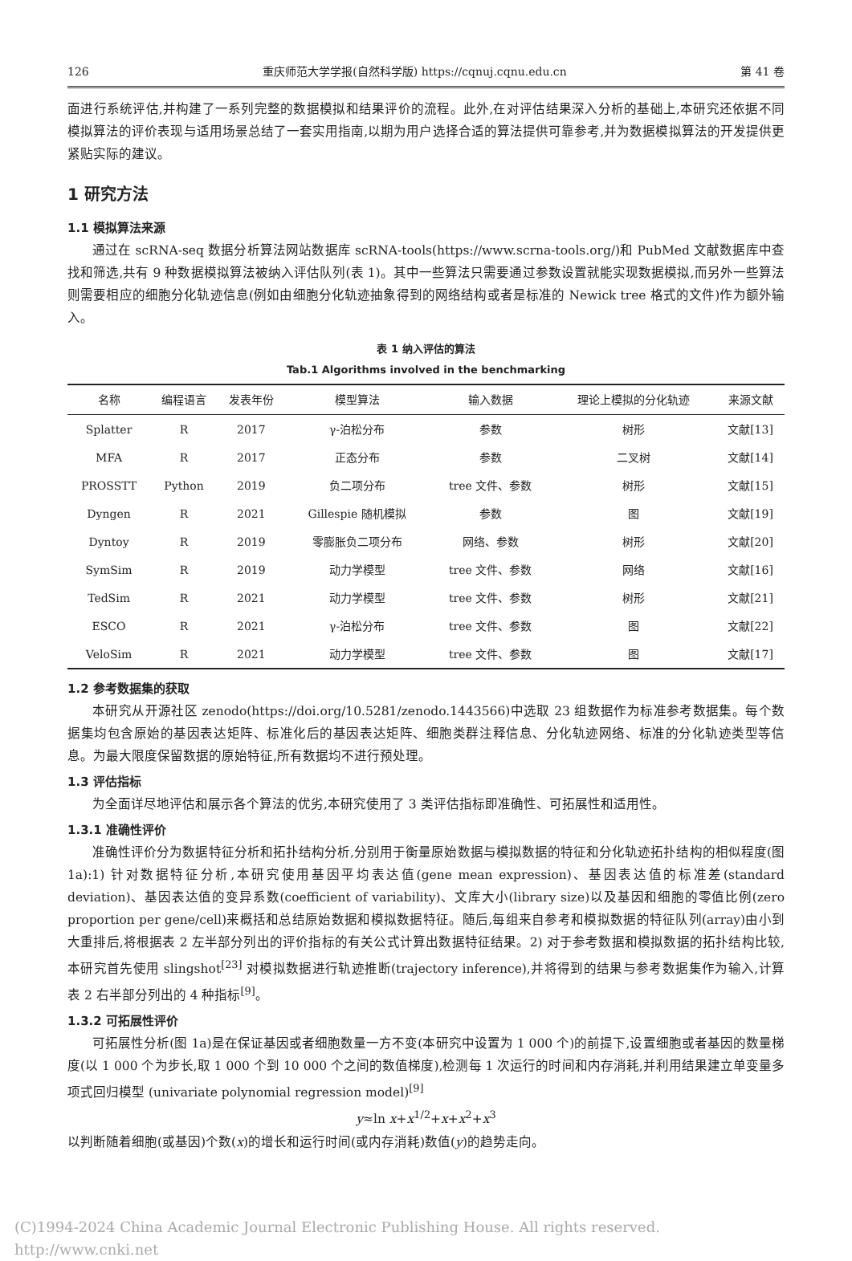126 重庆师范大学学报(自然科学版) https://cqnuj.cqnu.edu.cn 第 41 卷
面进行系统评估,并构建了一系列完整的数据模拟和结果评价的流程。此外,在对评估结果深入分析的基础上,本研究还依据不同模拟算法的评价表现与适用场景总结了一套实用指南,以期为用户选择合适的算法提供可靠参考,并为数据模拟算法的开发提供更紧贴实际的建议。
1 研究方法
1.1 模拟算法来源
通过在 scRNA-seq 数据分析算法网站数据库 scRNA-tools(https://www.scrna-tools.org/)和 PubMed 文献数据库中查找和筛选,共有 9 种数据模拟算法被纳入评估队列(表 1)。其中一些算法只需要通过参数设置就能实现数据模拟,而另外一些算法则需要相应的细胞分化轨迹信息(例如由细胞分化轨迹抽象得到的网络结构或者是标准的 Newick tree 格式的文件)作为额外输入。
表 1 纳入评估的算法
Tab.1 Algorithms involved in the benchmarking
| 名称 | 编程语言 | 发表年份 | 模型算法 | 输入数据 | 理论上模拟的分化轨迹 | 来源文献 |
| --- | --- | --- | --- | --- | --- | --- |
| Splatter | R | 2017 | γ-泊松分布 | 参数 | 树形 | 文献[13] |
| MFA | R | 2017 | 正态分布 | 参数 | 二叉树 | 文献[14] |
| PROSSTT | Python | 2019 | 负二项分布 | tree 文件、参数 | 树形 | 文献[15] |
| Dyngen | R | 2021 | Gillespie 随机模拟 | 参数 | 图 | 文献[19] |
| Dyntoy | R | 2019 | 零膨胀负二项分布 | 网络、参数 | 树形 | 文献[20] |
| SymSim | R | 2019 | 动力学模型 | tree 文件、参数 | 网络 | 文献[16] |
| TedSim | R | 2021 | 动力学模型 | tree 文件、参数 | 树形 | 文献[21] |
| ESCO | R | 2021 | γ-泊松分布 | tree 文件、参数 | 图 | 文献[22] |
| VeloSim | R | 2021 | 动力学模型 | tree 文件、参数 | 图 | 文献[17] |
1.2 参考数据集的获取
本研究从开源社区 zenodo(https://doi.org/10.5281/zenodo.1443566)中选取 23 组数据作为标准参考数据集。每个数据集均包含原始的基因表达矩阵、标准化后的基因表达矩阵、细胞类群注释信息、分化轨迹网络、标准的分化轨迹类型等信息。为最大限度保留数据的原始特征,所有数据均不进行预处理。
1.3 评估指标
为全面详尽地评估和展示各个算法的优劣,本研究使用了 3 类评估指标即准确性、可拓展性和适用性。
1.3.1 准确性评价
准确性评价分为数据特征分析和拓扑结构分析,分别用于衡量原始数据与模拟数据的特征和分化轨迹拓扑结构的相似程度(图 1a):1) 针对数据特征分析,本研究使用基因平均表达值(gene mean expression)、基因表达值的标准差(standard deviation)、基因表达值的变异系数(coefficient of variability)、文库大小(library size)以及基因和细胞的零值比例(zero proportion per gene/cell)来概括和总结原始数据和模拟数据特征。随后,每组来自参考和模拟数据的特征队列(array)由小到大重排后,将根据表 2 左半部分列出的评价指标的有关公式计算出数据特征结果。2) 对于参考数据和模拟数据的拓扑结构比较,本研究首先使用 slingshot<sup>[23]</sup> 对模拟数据进行轨迹推断(trajectory inference),并将得到的结果与参考数据集作为输入,计算表 2 右半部分列出的 4 种指标<sup>[9]</sup>。
1.3.2 可拓展性评价
可拓展性分析(图 1a)是在保证基因或者细胞数量一方不变(本研究中设置为 1 000 个)的前提下,设置细胞或者基因的数量梯度(以 1 000 个为步长,取 1 000 个到 10 000 个之间的数值梯度),检测每 1 次运行的时间和内存消耗,并利用结果建立单变量多项式回归模型 (univariate polynomial regression model)<sup>[9]</sup>
y≈ln x+x<sup>1/2</sup>+x+x<sup>2</sup>+x<sup>3</sup>
以判断随着细胞(或基因)个数(x)的增长和运行时间(或内存消耗)数值(y)的趋势走向。
(C)1994-2024 China Academic Journal Electronic Publishing House. All rights reserved. http://www.cnki.net